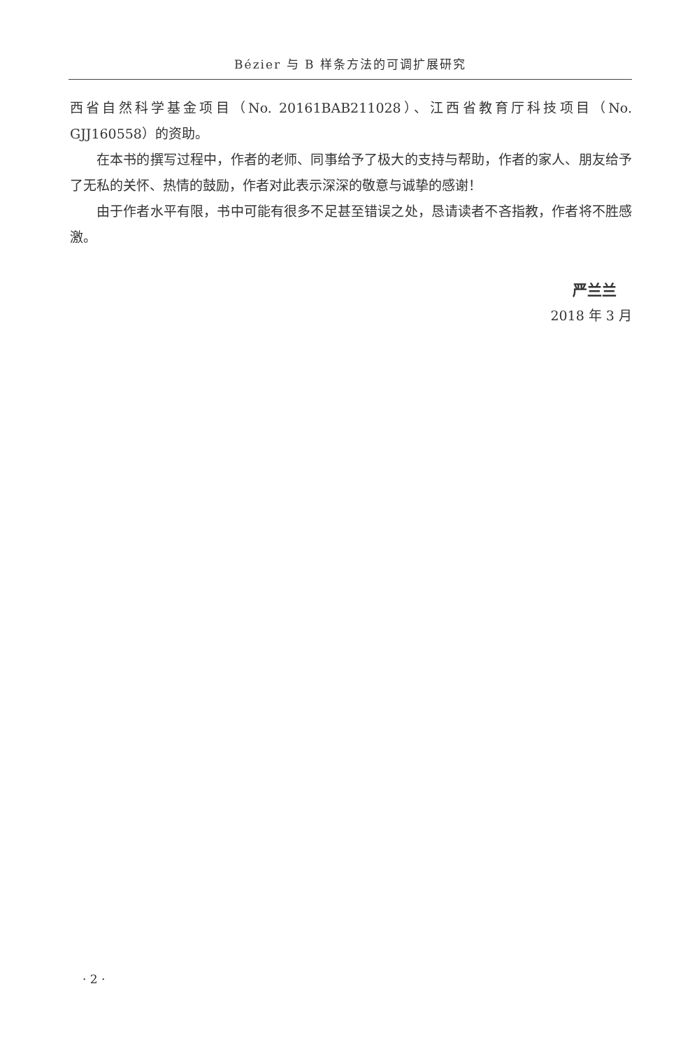Bézier 与 B 样条方法的可调扩展研究
西省自然科学基金项目（No. 20161BAB211028）、江西省教育厅科技项目（No. GJJ160558）的资助。
在本书的撰写过程中，作者的老师、同事给予了极大的支持与帮助，作者的家人、朋友给予了无私的关怀、热情的鼓励，作者对此表示深深的敬意与诚挚的感谢！
由于作者水平有限，书中可能有很多不足甚至错误之处，恳请读者不吝指教，作者将不胜感激。
严兰兰
2018 年 3 月
· 2 ·